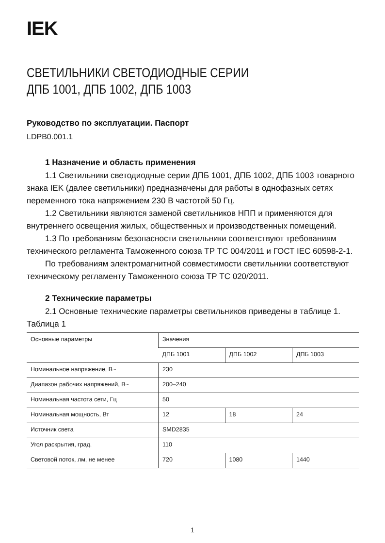IEK
СВЕТИЛЬНИКИ СВЕТОДИОДНЫЕ СЕРИИ
ДПБ 1001, ДПБ 1002, ДПБ 1003
Руководство по эксплуатации. Паспорт
LDPB0.001.1
1 Назначение и область применения
1.1 Светильники светодиодные серии ДПБ 1001, ДПБ 1002, ДПБ 1003 товарного знака IEK (далее светильники) предназначены для работы в однофазных сетях переменного тока напряжением 230 В частотой 50 Гц.
1.2 Светильники являются заменой светильников НПП и применяются для внутреннего освещения жилых, общественных и производственных помещений.
1.3 По требованиям безопасности светильники соответствуют требованиям технического регламента Таможенного союза ТР ТС 004/2011 и ГОСТ IEC 60598-2-1.
По требованиям электромагнитной совместимости светильники соответствуют техническому регламенту Таможенного союза ТР ТС 020/2011.
2 Технические параметры
2.1 Основные технические параметры светильников приведены в таблице 1.
Таблица 1
| Основные параметры | Значения | | |
| | ДПБ 1001 | ДПБ 1002 | ДПБ 1003 |
| Номинальное напряжение, В~ | 230 | | |
| Диапазон рабочих напряжений, В~ | 200–240 | | |
| Номинальная частота сети, Гц | 50 | | |
| Номинальная мощность, Вт | 12 | 18 | 24 |
| Источник света | SMD2835 | | |
| Угол раскрытия, град. | 110 | | |
| Световой поток, лм, не менее | 720 | 1080 | 1440 |
1